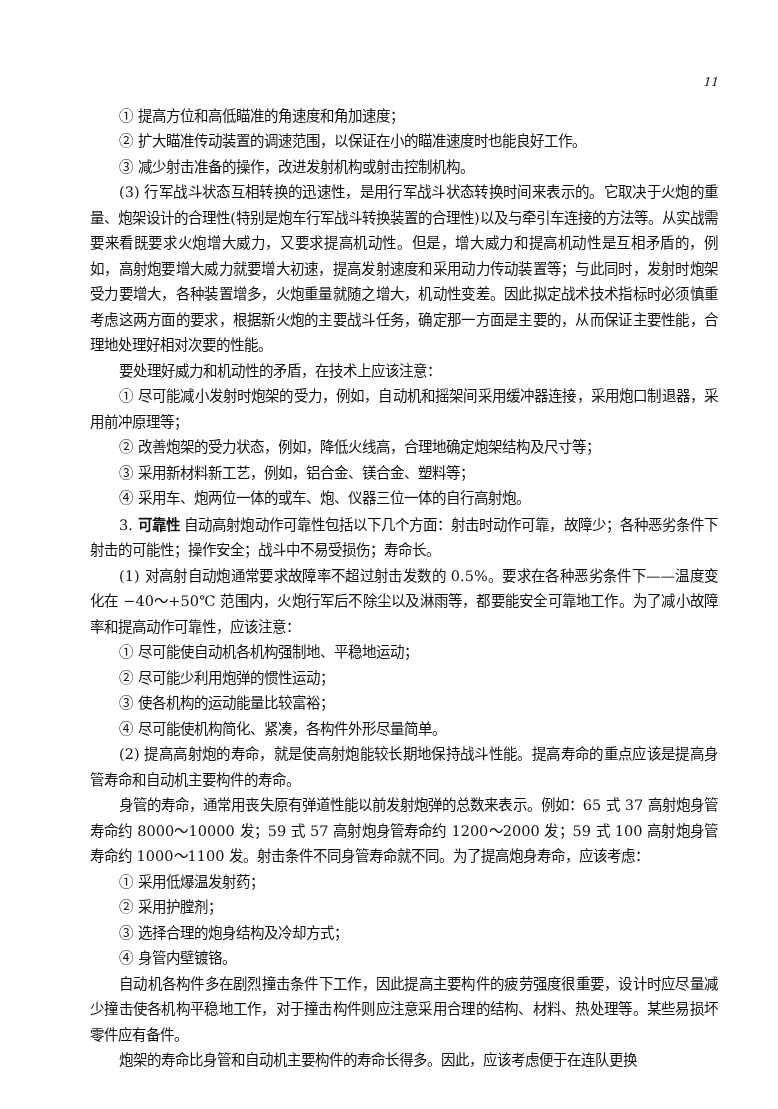11
① 提高方位和高低瞄准的角速度和角加速度；
② 扩大瞄准传动装置的调速范围，以保证在小的瞄准速度时也能良好工作。
③ 减少射击准备的操作，改进发射机构或射击控制机构。
(3) 行军战斗状态互相转换的迅速性，是用行军战斗状态转换时间来表示的。它取决于火炮的重量、炮架设计的合理性(特别是炮车行军战斗转换装置的合理性)以及与牵引车连接的方法等。从实战需要来看既要求火炮增大威力，又要求提高机动性。但是，增大威力和提高机动性是互相矛盾的，例如，高射炮要增大威力就要增大初速，提高发射速度和采用动力传动装置等；与此同时，发射时炮架受力要增大，各种装置增多，火炮重量就随之增大，机动性变差。因此拟定战术技术指标时必须慎重考虑这两方面的要求，根据新火炮的主要战斗任务，确定那一方面是主要的，从而保证主要性能，合理地处理好相对次要的性能。
要处理好威力和机动性的矛盾，在技术上应该注意：
① 尽可能减小发射时炮架的受力，例如，自动机和摇架间采用缓冲器连接，采用炮口制退器，采用前冲原理等；
② 改善炮架的受力状态，例如，降低火线高，合理地确定炮架结构及尺寸等；
③ 采用新材料新工艺，例如，铝合金、镁合金、塑料等；
④ 采用车、炮两位一体的或车、炮、仪器三位一体的自行高射炮。
3. 可靠性 自动高射炮动作可靠性包括以下几个方面：射击时动作可靠，故障少；各种恶劣条件下射击的可能性；操作安全；战斗中不易受损伤；寿命长。
(1) 对高射自动炮通常要求故障率不超过射击发数的 0.5%。要求在各种恶劣条件下——温度变化在 −40～+50℃ 范围内，火炮行军后不除尘以及淋雨等，都要能安全可靠地工作。为了减小故障率和提高动作可靠性，应该注意：
① 尽可能使自动机各机构强制地、平稳地运动；
② 尽可能少利用炮弹的惯性运动；
③ 使各机构的运动能量比较富裕；
④ 尽可能使机构简化、紧凑，各构件外形尽量简单。
(2) 提高高射炮的寿命，就是使高射炮能较长期地保持战斗性能。提高寿命的重点应该是提高身管寿命和自动机主要构件的寿命。
身管的寿命，通常用丧失原有弹道性能以前发射炮弹的总数来表示。例如：65 式 37 高射炮身管寿命约 8000～10000 发；59 式 57 高射炮身管寿命约 1200～2000 发；59 式 100 高射炮身管寿命约 1000～1100 发。射击条件不同身管寿命就不同。为了提高炮身寿命，应该考虑：
① 采用低爆温发射药；
② 采用护膛剂；
③ 选择合理的炮身结构及冷却方式；
④ 身管内壁镀铬。
自动机各构件多在剧烈撞击条件下工作，因此提高主要构件的疲劳强度很重要，设计时应尽量减少撞击使各机构平稳地工作，对于撞击构件则应注意采用合理的结构、材料、热处理等。某些易损坏零件应有备件。
炮架的寿命比身管和自动机主要构件的寿命长得多。因此，应该考虑便于在连队更换